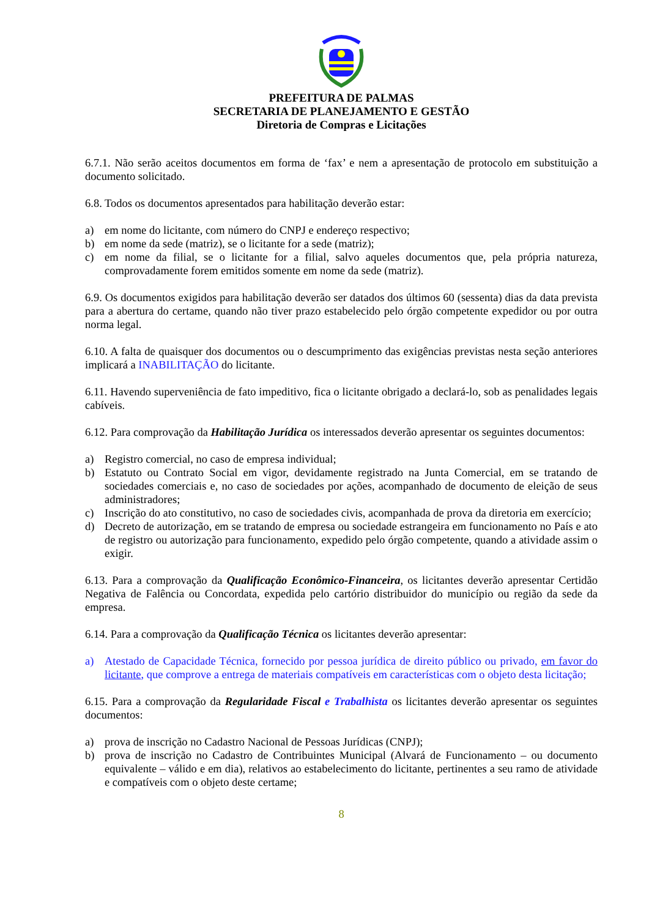PREFEITURA DE PALMAS
SECRETARIA DE PLANEJAMENTO E GESTÃO
Diretoria de Compras e Licitações
6.7.1. Não serão aceitos documentos em forma de ‘fax’ e nem a apresentação de protocolo em substituição a documento solicitado.
6.8. Todos os documentos apresentados para habilitação deverão estar:
a) em nome do licitante, com número do CNPJ e endereço respectivo;
b) em nome da sede (matriz), se o licitante for a sede (matriz);
c) em nome da filial, se o licitante for a filial, salvo aqueles documentos que, pela própria natureza, comprovadamente forem emitidos somente em nome da sede (matriz).
6.9. Os documentos exigidos para habilitação deverão ser datados dos últimos 60 (sessenta) dias da data prevista para a abertura do certame, quando não tiver prazo estabelecido pelo órgão competente expedidor ou por outra norma legal.
6.10. A falta de quaisquer dos documentos ou o descumprimento das exigências previstas nesta seção anteriores implicará a INABILITAÇÃO do licitante.
6.11. Havendo superveniência de fato impeditivo, fica o licitante obrigado a declará-lo, sob as penalidades legais cabíveis.
6.12. Para comprovação da Habilitação Jurídica os interessados deverão apresentar os seguintes documentos:
a) Registro comercial, no caso de empresa individual;
b) Estatuto ou Contrato Social em vigor, devidamente registrado na Junta Comercial, em se tratando de sociedades comerciais e, no caso de sociedades por ações, acompanhado de documento de eleição de seus administradores;
c) Inscrição do ato constitutivo, no caso de sociedades civis, acompanhada de prova da diretoria em exercício;
d) Decreto de autorização, em se tratando de empresa ou sociedade estrangeira em funcionamento no País e ato de registro ou autorização para funcionamento, expedido pelo órgão competente, quando a atividade assim o exigir.
6.13. Para a comprovação da Qualificação Econômico-Financeira, os licitantes deverão apresentar Certidão Negativa de Falência ou Concordata, expedida pelo cartório distribuidor do município ou região da sede da empresa.
6.14. Para a comprovação da Qualificação Técnica os licitantes deverão apresentar:
a) Atestado de Capacidade Técnica, fornecido por pessoa jurídica de direito público ou privado, em favor do licitante, que comprove a entrega de materiais compatíveis em características com o objeto desta licitação;
6.15. Para a comprovação da Regularidade Fiscal e Trabalhista os licitantes deverão apresentar os seguintes documentos:
a) prova de inscrição no Cadastro Nacional de Pessoas Jurídicas (CNPJ);
b) prova de inscrição no Cadastro de Contribuintes Municipal (Alvará de Funcionamento – ou documento equivalente – válido e em dia), relativos ao estabelecimento do licitante, pertinentes a seu ramo de atividade e compatíveis com o objeto deste certame;
8